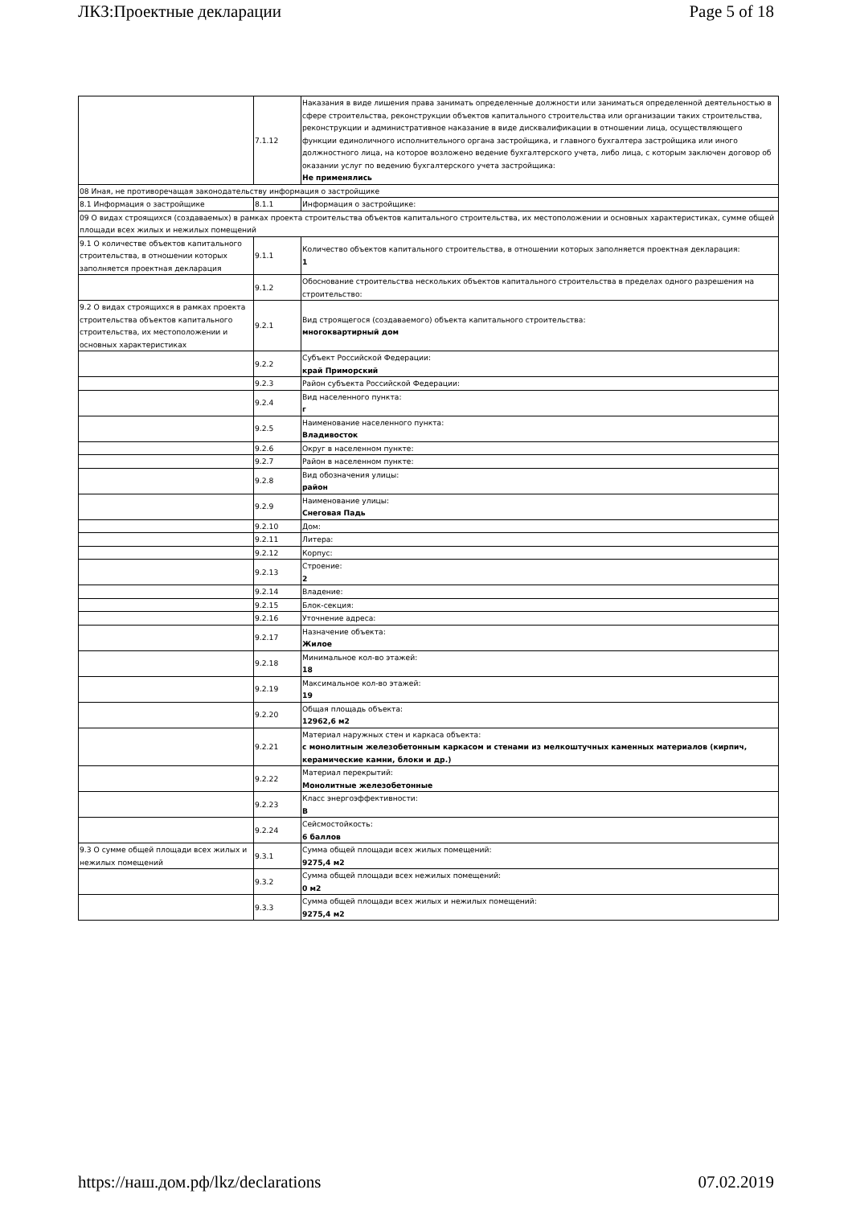ЛКЗ:Проектные декларации Page 5 of 18
| | 7.1.12 | Наказания в виде лишения права занимать определенные должности или заниматься определенной деятельностью в сфере строительства, реконструкции объектов капитального строительства или организации таких строительства, реконструкции и административное наказание в виде дисквалификации в отношении лица, осуществляющего функции единоличного исполнительного органа застройщика, и главного бухгалтера застройщика или иного должностного лица, на которое возложено ведение бухгалтерского учета, либо лица, с которым заключен договор об оказании услуг по ведению бухгалтерского учета застройщика: Не применялись |
| 08 Иная, не противоречащая законодательству информация о застройщике | | |
| 8.1 Информация о застройщике | 8.1.1 | Информация о застройщике: |
| 09 О видах строящихся (создаваемых) в рамках проекта строительства объектов капитального строительства, их местоположении и основных характеристиках, сумме общей площади всех жилых и нежилых помещений | | |
| 9.1 О количестве объектов капитального строительства, в отношении которых заполняется проектная декларация | 9.1.1 | Количество объектов капитального строительства, в отношении которых заполняется проектная декларация: 1 |
| | 9.1.2 | Обоснование строительства нескольких объектов капитального строительства в пределах одного разрешения на строительство: |
| 9.2 О видах строящихся в рамках проекта строительства объектов капитального строительства, их местоположении и основных характеристиках | 9.2.1 | Вид строящегося (создаваемого) объекта капитального строительства: многоквартирный дом |
| | 9.2.2 | Субъект Российской Федерации: край Приморский |
| | 9.2.3 | Район субъекта Российской Федерации: |
| | 9.2.4 | Вид населенного пункта: г |
| | 9.2.5 | Наименование населенного пункта: Владивосток |
| | 9.2.6 | Округ в населенном пункте: |
| | 9.2.7 | Район в населенном пункте: |
| | 9.2.8 | Вид обозначения улицы: район |
| | 9.2.9 | Наименование улицы: Снеговая Падь |
| | 9.2.10 | Дом: |
| | 9.2.11 | Литера: |
| | 9.2.12 | Корпус: |
| | 9.2.13 | Строение: 2 |
| | 9.2.14 | Владение: |
| | 9.2.15 | Блок-секция: |
| | 9.2.16 | Уточнение адреса: |
| | 9.2.17 | Назначение объекта: Жилое |
| | 9.2.18 | Минимальное кол-во этажей: 18 |
| | 9.2.19 | Максимальное кол-во этажей: 19 |
| | 9.2.20 | Общая площадь объекта: 12962,6 м2 |
| | 9.2.21 | Материал наружных стен и каркаса объекта: с монолитным железобетонным каркасом и стенами из мелкоштучных каменных материалов (кирпич, керамические камни, блоки и др.) |
| | 9.2.22 | Материал перекрытий: Монолитные железобетонные |
| | 9.2.23 | Класс энергоэффективности: B |
| | 9.2.24 | Сейсмостойкость: 6 баллов |
| 9.3 О сумме общей площади всех жилых и нежилых помещений | 9.3.1 | Сумма общей площади всех жилых помещений: 9275,4 м2 |
| | 9.3.2 | Сумма общей площади всех нежилых помещений: 0 м2 |
| | 9.3.3 | Сумма общей площади всех жилых и нежилых помещений: 9275,4 м2 |
https://наш.дом.рф/lkz/declarations 07.02.2019